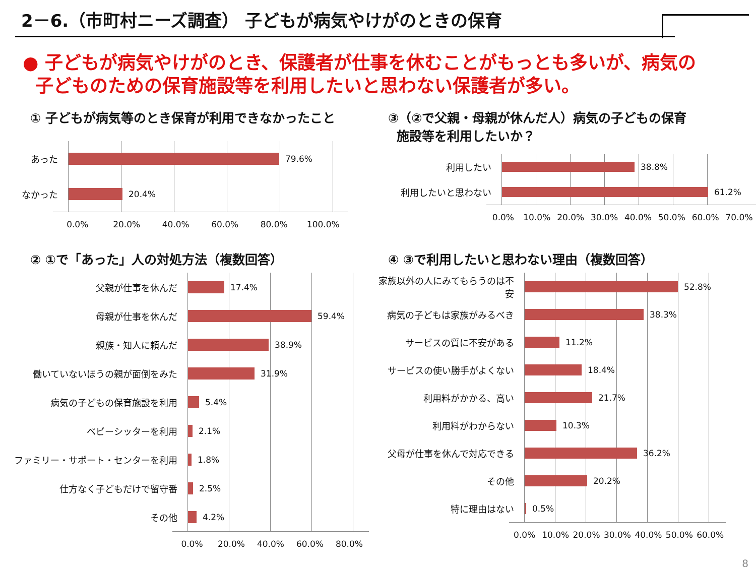2－6.（市町村ニーズ調査） 子どもが病気やけがのときの保育
● 子どもが病気やけがのとき、保護者が仕事を休むことがもっとも多いが、病気の
子どものための保育施設等を利用したいと思わない保護者が多い。
① 子どもが病気等のとき保育が利用できなかったこと
あった
79.6%
なかった
20.4%
0.0% 20.0% 40.0% 60.0% 80.0% 100.0%
③（②で父親・母親が休んだ人）病気の子どもの保育
施設等を利用したいか？
利用したい
38.8%
利用したいと思わない
61.2%
0.0% 10.0% 20.0% 30.0% 40.0% 50.0% 60.0% 70.0%
② ①で「あった」人の対処方法（複数回答）
父親が仕事を休んだ
17.4%
母親が仕事を休んだ
59.4%
親族・知人に頼んだ
38.9%
働いていないほうの親が面倒をみた
31.9%
病気の子どもの保育施設を利用
5.4%
ベビーシッターを利用
2.1%
ファミリー・サポート・センターを利用
1.8%
仕方なく子どもだけで留守番
2.5%
その他
4.2%
0.0% 20.0% 40.0% 60.0% 80.0%
④ ③で利用したいと思わない理由（複数回答）
家族以外の人にみてもらうのは不安
52.8%
病気の子どもは家族がみるべき
38.3%
サービスの質に不安がある
11.2%
サービスの使い勝手がよくない
18.4%
利用料がかかる、高い
21.7%
利用料がわからない
10.3%
父母が仕事を休んで対応できる
36.2%
その他
20.2%
特に理由はない
0.5%
0.0% 10.0% 20.0% 30.0% 40.0% 50.0% 60.0%
8